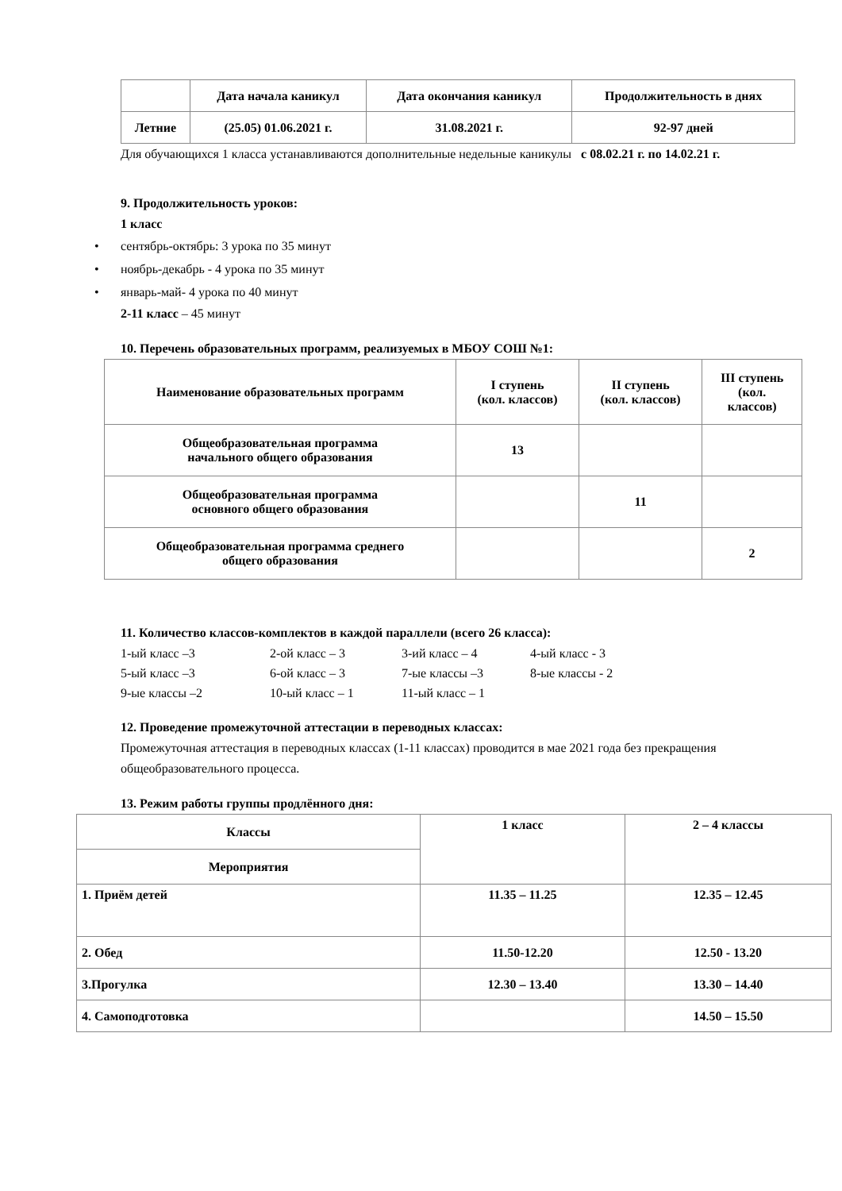| | Дата начала каникул | Дата окончания каникул | Продолжительность в днях |
| --- | --- | --- | --- |
| Летние | (25.05) 01.06.2021 г. | 31.08.2021 г. | 92-97 дней |
Для обучающихся 1 класса устанавливаются дополнительные недельные каникулы с 08.02.21 г. по 14.02.21 г.
9. Продолжительность уроков:
1 класс
• сентябрь-октябрь: 3 урока по 35 минут
• ноябрь-декабрь - 4 урока по 35 минут
• январь-май- 4 урока по 40 минут
2-11 класс – 45 минут
10. Перечень образовательных программ, реализуемых в МБОУ СОШ №1:
| Наименование образовательных программ | I ступень (кол. классов) | II ступень (кол. классов) | III ступень (кол. классов) |
| --- | --- | --- | --- |
| Общеобразовательная программа начального общего образования | 13 | | |
| Общеобразовательная программа основного общего образования | | 11 | |
| Общеобразовательная программа среднего общего образования | | | 2 |
11. Количество классов-комплектов в каждой параллели (всего 26 класса):
1-ый класс –3
2-ой класс – 3
3-ий класс – 4
4-ый класс - 3
5-ый класс –3
6-ой класс – 3
7-ые классы –3
8-ые классы - 2
9-ые классы –2
10-ый класс – 1
11-ый класс – 1
12. Проведение промежуточной аттестации в переводных классах:
Промежуточная аттестация в переводных классах (1-11 классах) проводится в мае 2021 года без прекращения общеобразовательного процесса.
13. Режим работы группы продлённого дня:
| Классы | 1 класс | 2 – 4 классы |
| --- | --- | --- |
| Мероприятия | | |
| 1. Приём детей | 11.35 – 11.25 | 12.35 – 12.45 |
| 2. Обед | 11.50-12.20 | 12.50 - 13.20 |
| 3.Прогулка | 12.30 – 13.40 | 13.30 – 14.40 |
| 4. Самоподготовка | | 14.50 – 15.50 |